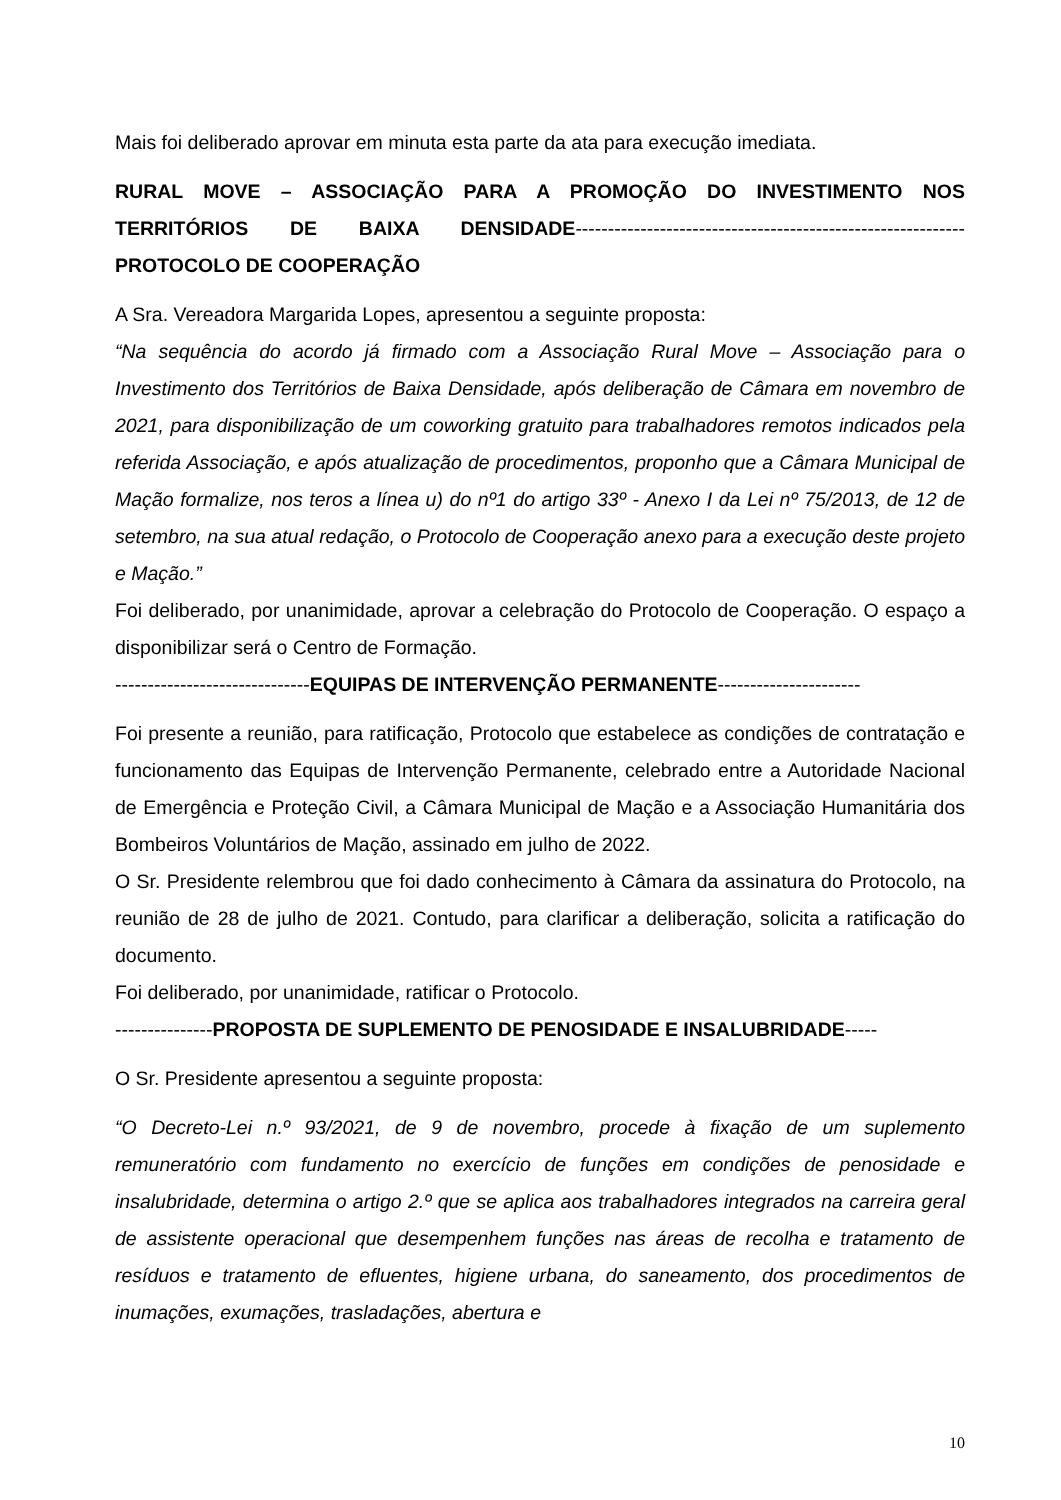Mais foi deliberado aprovar em minuta esta parte da ata para execução imediata.
RURAL MOVE – ASSOCIAÇÃO PARA A PROMOÇÃO DO INVESTIMENTO NOS TERRITÓRIOS DE BAIXA DENSIDADE------------------------------------------------------------ PROTOCOLO DE COOPERAÇÃO
A Sra. Vereadora Margarida Lopes, apresentou a seguinte proposta:
“Na sequência do acordo já firmado com a Associação Rural Move – Associação para o Investimento dos Territórios de Baixa Densidade, após deliberação de Câmara em novembro de 2021, para disponibilização de um coworking gratuito para trabalhadores remotos indicados pela referida Associação, e após atualização de procedimentos, proponho que a Câmara Municipal de Mação formalize, nos teros a línea u) do nº1 do artigo 33º - Anexo I da Lei nº 75/2013, de 12 de setembro, na sua atual redação, o Protocolo de Cooperação anexo para a execução deste projeto e Mação.”
Foi deliberado, por unanimidade, aprovar a celebração do Protocolo de Cooperação. O espaço a disponibilizar será o Centro de Formação.
------------------------------EQUIPAS DE INTERVENÇÃO PERMANENTE----------------------
Foi presente a reunião, para ratificação, Protocolo que estabelece as condições de contratação e funcionamento das Equipas de Intervenção Permanente, celebrado entre a Autoridade Nacional de Emergência e Proteção Civil, a Câmara Municipal de Mação e a Associação Humanitária dos Bombeiros Voluntários de Mação, assinado em julho de 2022.
O Sr. Presidente relembrou que foi dado conhecimento à Câmara da assinatura do Protocolo, na reunião de 28 de julho de 2021. Contudo, para clarificar a deliberação, solicita a ratificação do documento.
Foi deliberado, por unanimidade, ratificar o Protocolo.
---------------PROPOSTA DE SUPLEMENTO DE PENOSIDADE E INSALUBRIDADE-----
O Sr. Presidente apresentou a seguinte proposta:
“O Decreto-Lei n.º 93/2021, de 9 de novembro, procede à fixação de um suplemento remuneratório com fundamento no exercício de funções em condições de penosidade e insalubridade, determina o artigo 2.º que se aplica aos trabalhadores integrados na carreira geral de assistente operacional que desempenhem funções nas áreas de recolha e tratamento de resíduos e tratamento de efluentes, higiene urbana, do saneamento, dos procedimentos de inumações, exumações, trasladações, abertura e
10